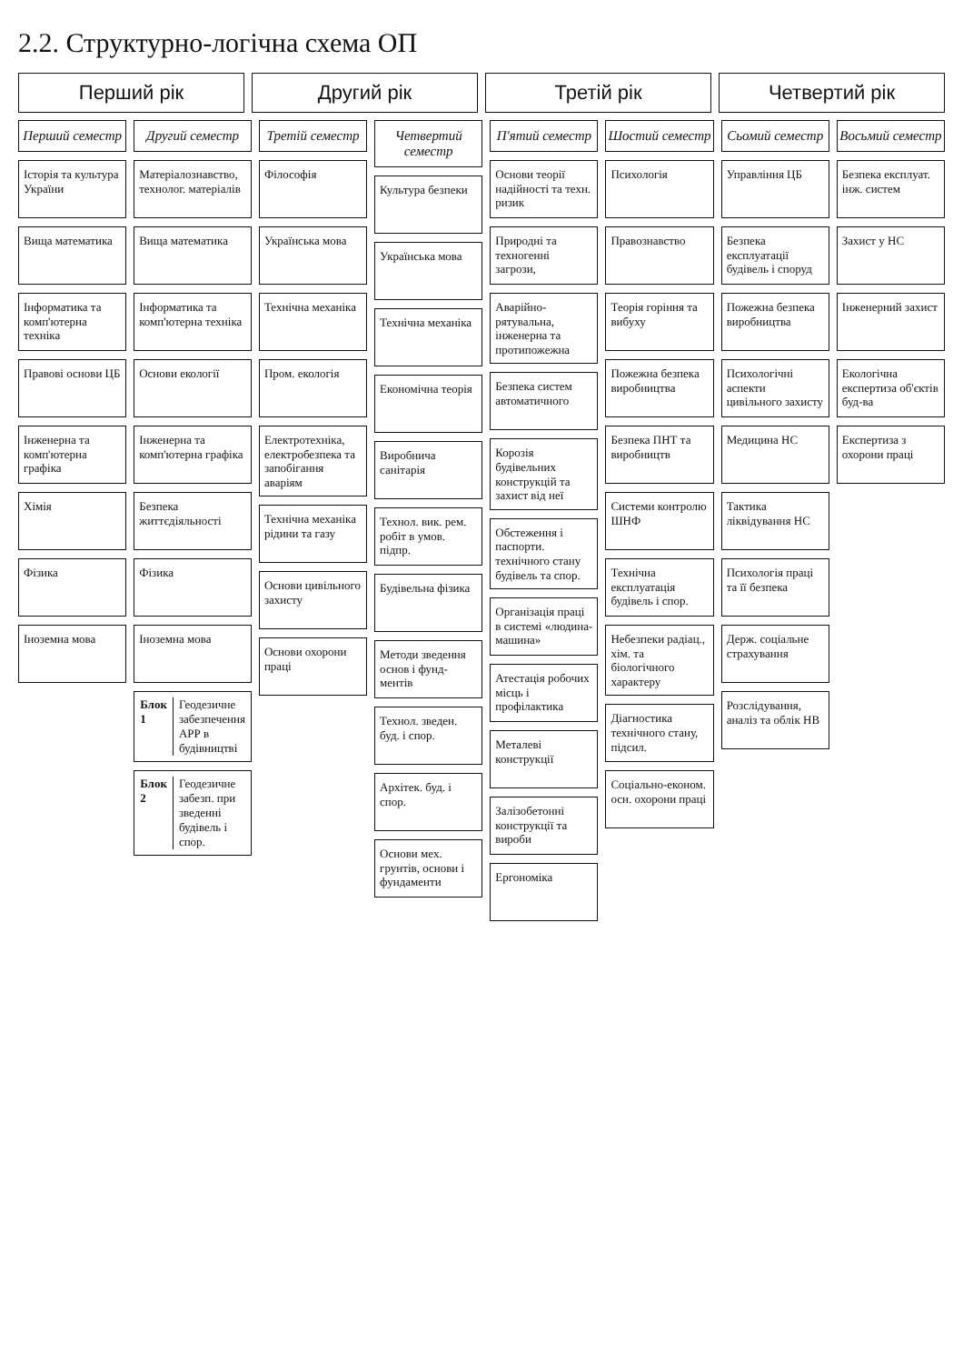2.2. Структурно-логічна схема ОП
Перший рік
Другий рік
Третій рік
Четвертий рік
Перший семестр
Історія та культура України
Вища математика
Інформатика та комп'ютерна техніка
Правові основи ЦБ
Інженерна та комп'ютерна графіка
Хімія
Фізика
Іноземна мова
Другий семестр
Матеріалознавство, технолог. матеріалів
Вища математика
Інформатика та комп'ютерна техніка
Основи екології
Інженерна та комп'ютерна графіка
Безпека життєдіяльності
Фізика
Іноземна мова
Блок 1 Геодезичне забезпечення АРР в будівництві
Блок 2 Геодезичне забезп. при зведенні будівель і спор.
Третій семестр
Філософія
Українська мова
Технічна механіка
Пром. екологія
Електротехніка, електробезпека та запобігання аваріям
Технічна механіка рідини та газу
Основи цивільного захисту
Основи охорони праці
Четвертий семестр
Культура безпеки
Українська мова
Технічна механіка
Економічна теорія
Виробнича санітарія
Технол. вик. рем. робіт в умов. підпр.
Будівельна фізика
Методи зведення основ і фунд-ментів
Технол. зведен. буд. і спор.
Архітек. буд. і спор.
Основи мех. грунтів, основи і фундаменти
П'ятий семестр
Основи теорії надійності та техн. ризик
Природні та техногенні загрози,
Аварійно-рятувальна, інженерна та протипожежна
Безпека систем автоматичного
Корозія будівельних конструкцій та захист від неї
Обстеження і паспорти. технічного стану будівель та спор.
Організація праці в системі «людина-машина»
Атестація робочих місць і профілактика
Металеві конструкції
Залізобетонні конструкції та вироби
Ергономіка
Шостий семестр
Психологія
Правознавство
Теорія горіння та вибуху
Пожежна безпека виробництва
Безпека ПНТ та виробництв
Системи контролю ШНФ
Технічна експлуатація будівель і спор.
Небезпеки радіац., хім. та біологічного характеру
Діагностика технічного стану, підсил.
Соціально-економ. осн. охорони праці
Сьомий семестр
Управління ЦБ
Безпека експлуатації будівель і споруд
Пожежна безпека виробництва
Психологічні аспекти цивільного захисту
Медицина НС
Тактика ліквідування НС
Психологія праці та її безпека
Держ. соціальне страхування
Розслідування, аналіз та облік НВ
Восьмий семестр
Безпека експлуат. інж. систем
Захист у НС
Інженерний захист
Екологічна експертиза об'єктів буд-ва
Експертиза з охорони праці